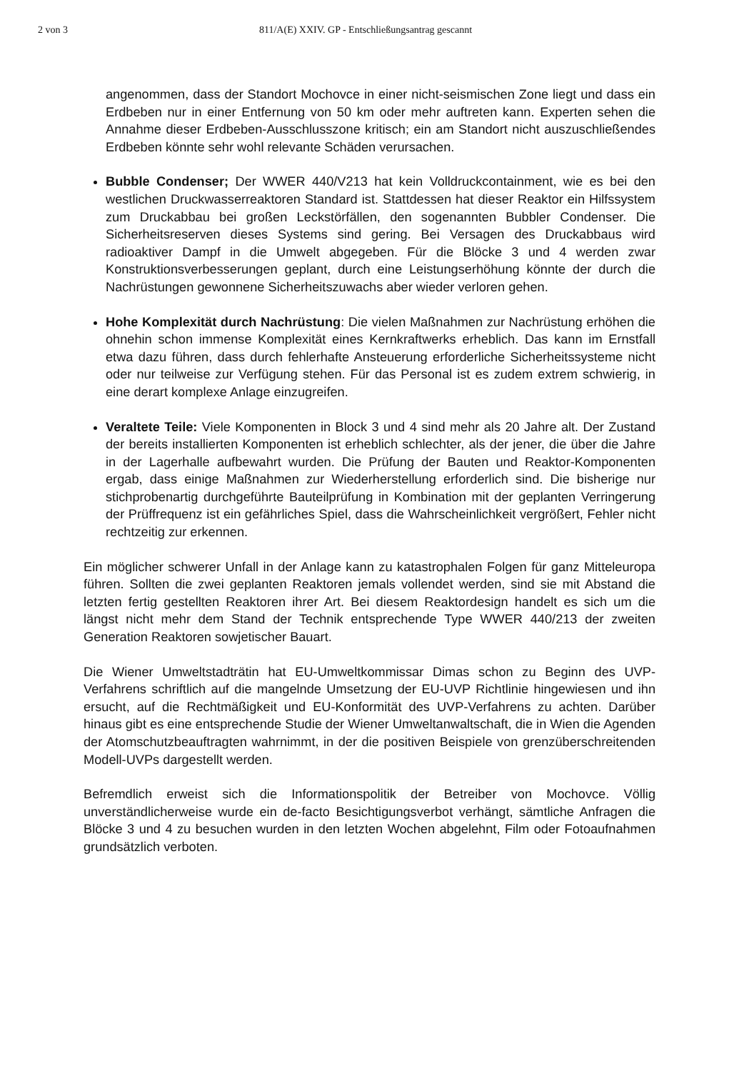2 von 3 811/A(E) XXIV. GP - Entschließungsantrag gescannt
angenommen, dass der Standort Mochovce in einer nicht-seismischen Zone liegt und dass ein Erdbeben nur in einer Entfernung von 50 km oder mehr auftreten kann. Experten sehen die Annahme dieser Erdbeben-Ausschlusszone kritisch; ein am Standort nicht auszuschließendes Erdbeben könnte sehr wohl relevante Schäden verursachen.
Bubble Condenser; Der WWER 440/V213 hat kein Volldruckcontainment, wie es bei den westlichen Druckwasserreaktoren Standard ist. Stattdessen hat dieser Reaktor ein Hilfssystem zum Druckabbau bei großen Leckstörfällen, den sogenannten Bubbler Condenser. Die Sicherheitsreserven dieses Systems sind gering. Bei Versagen des Druckabbaus wird radioaktiver Dampf in die Umwelt abgegeben. Für die Blöcke 3 und 4 werden zwar Konstruktionsverbesserungen geplant, durch eine Leistungserhöhung könnte der durch die Nachrüstungen gewonnene Sicherheitszuwachs aber wieder verloren gehen.
Hohe Komplexität durch Nachrüstung: Die vielen Maßnahmen zur Nachrüstung erhöhen die ohnehin schon immense Komplexität eines Kernkraftwerks erheblich. Das kann im Ernstfall etwa dazu führen, dass durch fehlerhafte Ansteuerung erforderliche Sicherheitssysteme nicht oder nur teilweise zur Verfügung stehen. Für das Personal ist es zudem extrem schwierig, in eine derart komplexe Anlage einzugreifen.
Veraltete Teile: Viele Komponenten in Block 3 und 4 sind mehr als 20 Jahre alt. Der Zustand der bereits installierten Komponenten ist erheblich schlechter, als der jener, die über die Jahre in der Lagerhalle aufbewahrt wurden. Die Prüfung der Bauten und Reaktor-Komponenten ergab, dass einige Maßnahmen zur Wiederherstellung erforderlich sind. Die bisherige nur stichprobenartig durchgeführte Bauteilprüfung in Kombination mit der geplanten Verringerung der Prüffrequenz ist ein gefährliches Spiel, dass die Wahrscheinlichkeit vergrößert, Fehler nicht rechtzeitig zur erkennen.
Ein möglicher schwerer Unfall in der Anlage kann zu katastrophalen Folgen für ganz Mitteleuropa führen. Sollten die zwei geplanten Reaktoren jemals vollendet werden, sind sie mit Abstand die letzten fertig gestellten Reaktoren ihrer Art. Bei diesem Reaktordesign handelt es sich um die längst nicht mehr dem Stand der Technik entsprechende Type WWER 440/213 der zweiten Generation Reaktoren sowjetischer Bauart.
Die Wiener Umweltstadträtin hat EU-Umweltkommissar Dimas schon zu Beginn des UVP-Verfahrens schriftlich auf die mangelnde Umsetzung der EU-UVP Richtlinie hingewiesen und ihn ersucht, auf die Rechtmäßigkeit und EU-Konformität des UVP-Verfahrens zu achten. Darüber hinaus gibt es eine entsprechende Studie der Wiener Umweltanwaltschaft, die in Wien die Agenden der Atomschutzbeauftragten wahrnimmt, in der die positiven Beispiele von grenzüberschreitenden Modell-UVPs dargestellt werden.
Befremdlich erweist sich die Informationspolitik der Betreiber von Mochovce. Völlig unverständlicherweise wurde ein de-facto Besichtigungsverbot verhängt, sämtliche Anfragen die Blöcke 3 und 4 zu besuchen wurden in den letzten Wochen abgelehnt, Film oder Fotoaufnahmen grundsätzlich verboten.